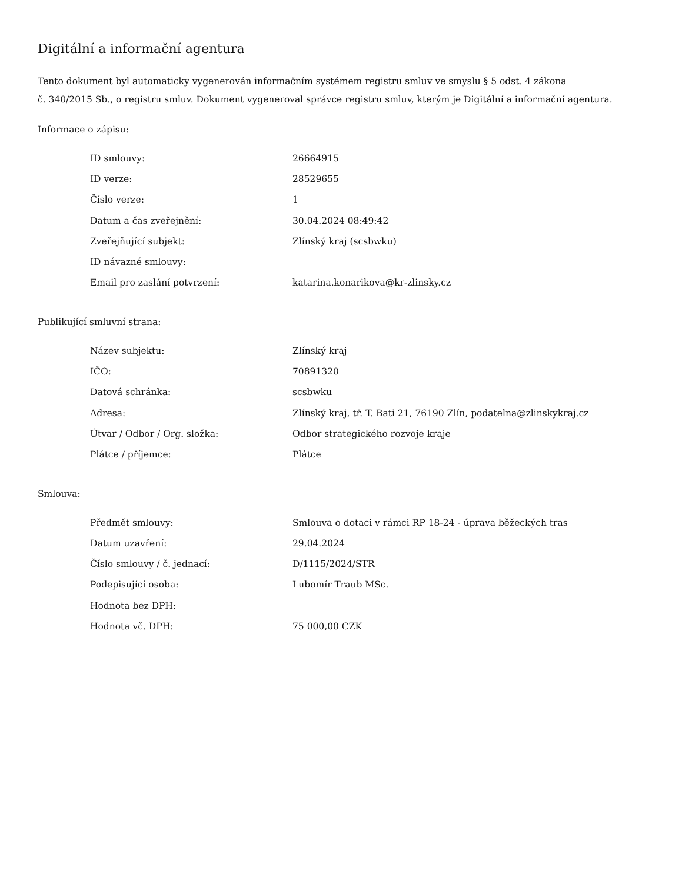Digitální a informační agentura
Tento dokument byl automaticky vygenerován informačním systémem registru smluv ve smyslu § 5 odst. 4 zákona
č. 340/2015 Sb., o registru smluv. Dokument vygeneroval správce registru smluv, kterým je Digitální a informační agentura.
Informace o zápisu:
| ID smlouvy: | 26664915 |
| ID verze: | 28529655 |
| Číslo verze: | 1 |
| Datum a čas zveřejnění: | 30.04.2024 08:49:42 |
| Zveřejňující subjekt: | Zlínský kraj (scsbwku) |
| ID návazné smlouvy: | |
| Email pro zaslání potvrzení: | katarina.konarikova@kr-zlinsky.cz |
Publikující smluvní strana:
| Název subjektu: | Zlínský kraj |
| IČO: | 70891320 |
| Datová schránka: | scsbwku |
| Adresa: | Zlínský kraj, tř. T. Bati 21, 76190 Zlín, podatelna@zlinskykraj.cz |
| Útvar / Odbor / Org. složka: | Odbor strategického rozvoje kraje |
| Plátce / příjemce: | Plátce |
Smlouva:
| Předmět smlouvy: | Smlouva o dotaci v rámci RP 18-24 - úprava běžeckých tras |
| Datum uzavření: | 29.04.2024 |
| Číslo smlouvy / č. jednací: | D/1115/2024/STR |
| Podepisující osoba: | Lubomír Traub MSc. |
| Hodnota bez DPH: | |
| Hodnota vč. DPH: | 75 000,00 CZK |